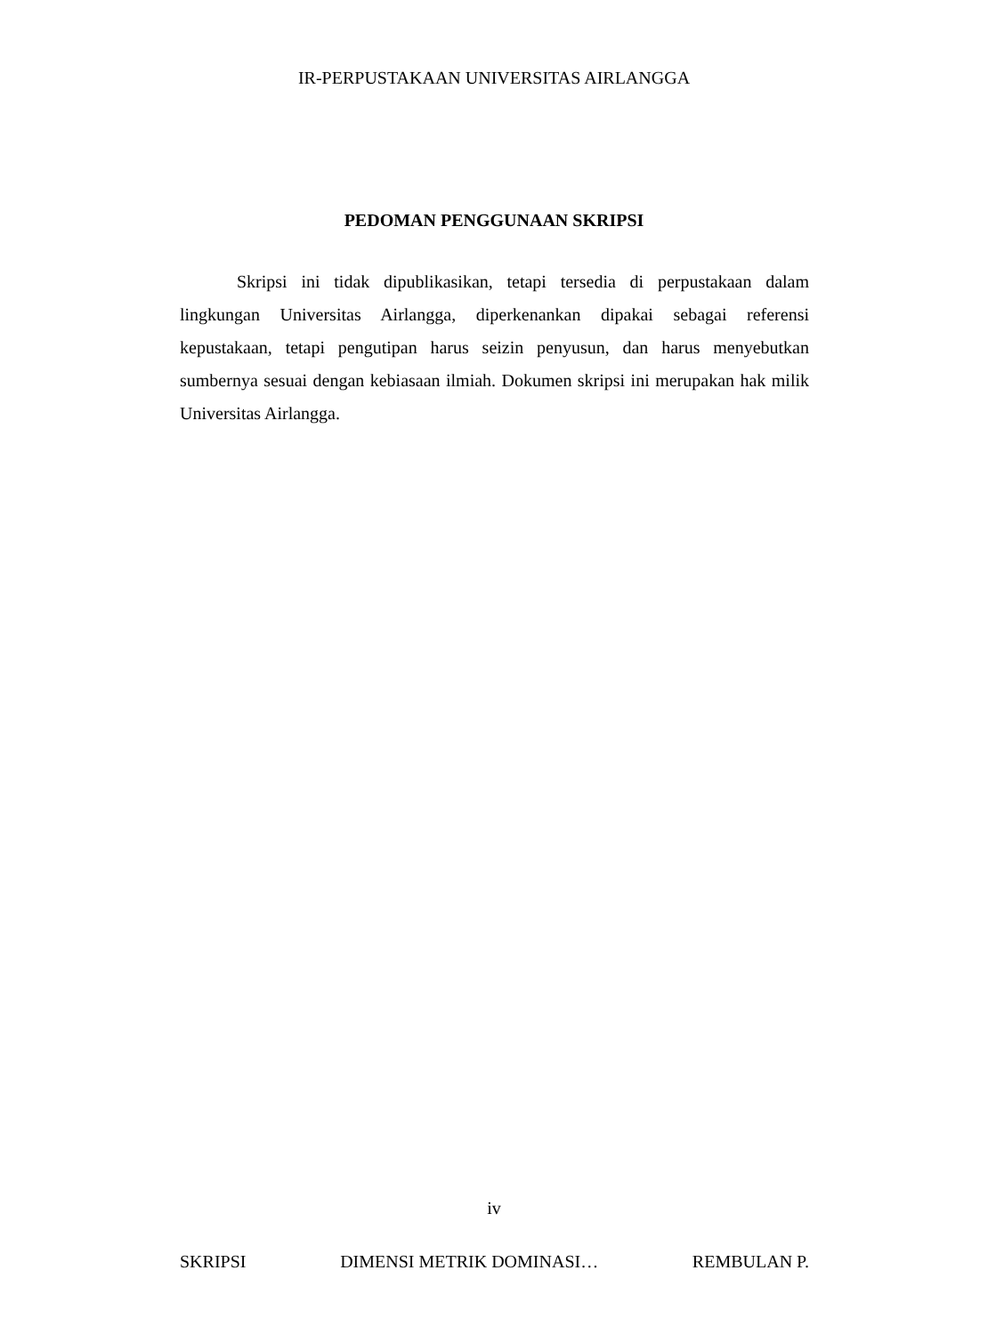IR-PERPUSTAKAAN UNIVERSITAS AIRLANGGA
PEDOMAN PENGGUNAAN SKRIPSI
Skripsi ini tidak dipublikasikan, tetapi tersedia di perpustakaan dalam lingkungan Universitas Airlangga, diperkenankan dipakai sebagai referensi kepustakaan, tetapi pengutipan harus seizin penyusun, dan harus menyebutkan sumbernya sesuai dengan kebiasaan ilmiah. Dokumen skripsi ini merupakan hak milik Universitas Airlangga.
iv
SKRIPSI DIMENSI METRIK DOMINASI… REMBULAN P.